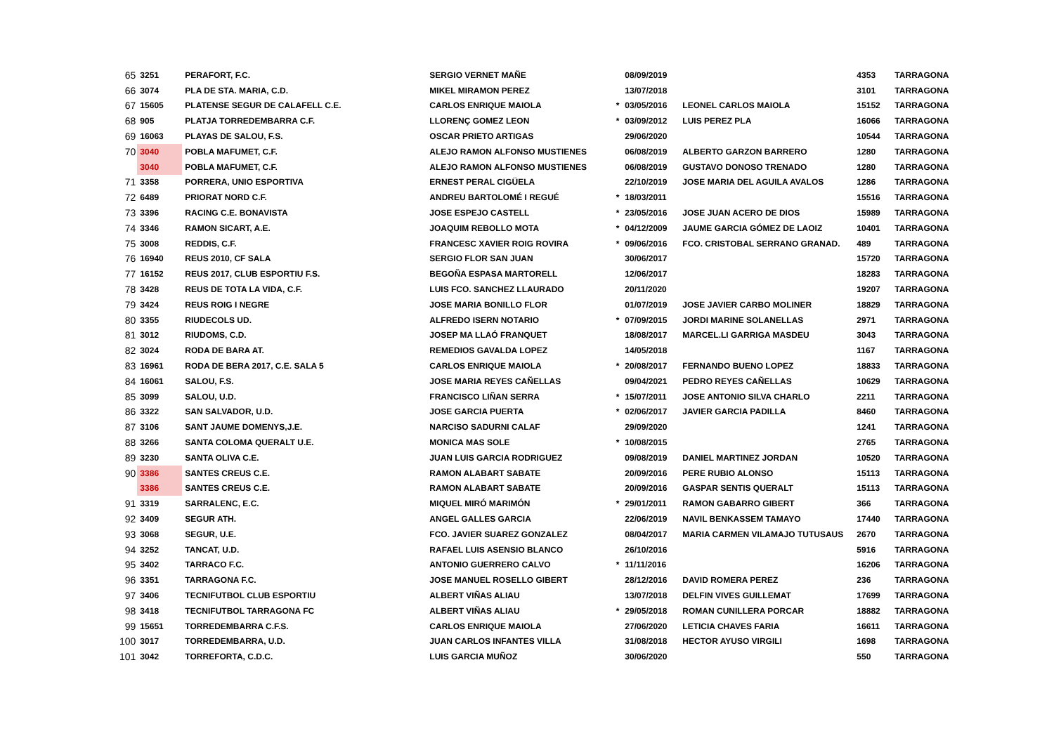| 65 | 3251 | PERAFORT, F.C. | SERGIO VERNET MAÑE | | 08/09/2019 | | 4353 | TARRAGONA |
| 66 | 3074 | PLA DE STA. MARIA, C.D. | MIKEL MIRAMON PEREZ | | 13/07/2018 | | 3101 | TARRAGONA |
| 67 | 15605 | PLATENSE SEGUR DE CALAFELL C.E. | CARLOS ENRIQUE MAIOLA | * | 03/05/2016 | LEONEL CARLOS MAIOLA | 15152 | TARRAGONA |
| 68 | 905 | PLATJA TORREDEMBARRA C.F. | LLORENÇ GOMEZ LEON | * | 03/09/2012 | LUIS PEREZ PLA | 16066 | TARRAGONA |
| 69 | 16063 | PLAYAS DE SALOU, F.S. | OSCAR PRIETO ARTIGAS | | 29/06/2020 | | 10544 | TARRAGONA |
| 70 | 3040 | POBLA MAFUMET, C.F. | ALEJO RAMON ALFONSO MUSTIENES | | 06/08/2019 | ALBERTO GARZON BARRERO | 1280 | TARRAGONA |
| | 3040 | POBLA MAFUMET, C.F. | ALEJO RAMON ALFONSO MUSTIENES | | 06/08/2019 | GUSTAVO DONOSO TRENADO | 1280 | TARRAGONA |
| 71 | 3358 | PORRERA, UNIO ESPORTIVA | ERNEST PERAL CIGÜELA | | 22/10/2019 | JOSE MARIA DEL AGUILA AVALOS | 1286 | TARRAGONA |
| 72 | 6489 | PRIORAT NORD C.F. | ANDREU BARTOLOMÉ I REGUÉ | * | 18/03/2011 | | 15516 | TARRAGONA |
| 73 | 3396 | RACING C.E. BONAVISTA | JOSE ESPEJO CASTELL | * | 23/05/2016 | JOSE JUAN ACERO DE DIOS | 15989 | TARRAGONA |
| 74 | 3346 | RAMON SICART, A.E. | JOAQUIM REBOLLO MOTA | * | 04/12/2009 | JAUME GARCIA GÓMEZ DE LAOIZ | 10401 | TARRAGONA |
| 75 | 3008 | REDDIS, C.F. | FRANCESC XAVIER ROIG ROVIRA | * | 09/06/2016 | FCO. CRISTOBAL SERRANO GRANAD. | 489 | TARRAGONA |
| 76 | 16940 | REUS 2010, CF SALA | SERGIO FLOR SAN JUAN | | 30/06/2017 | | 15720 | TARRAGONA |
| 77 | 16152 | REUS 2017, CLUB ESPORTIU F.S. | BEGOÑA ESPASA MARTORELL | | 12/06/2017 | | 18283 | TARRAGONA |
| 78 | 3428 | REUS DE TOTA LA VIDA, C.F. | LUIS FCO. SANCHEZ LLAURADO | | 20/11/2020 | | 19207 | TARRAGONA |
| 79 | 3424 | REUS ROIG I NEGRE | JOSE MARIA BONILLO FLOR | | 01/07/2019 | JOSE JAVIER CARBO MOLINER | 18829 | TARRAGONA |
| 80 | 3355 | RIUDECOLS UD. | ALFREDO ISERN NOTARIO | * | 07/09/2015 | JORDI MARINE SOLANELLAS | 2971 | TARRAGONA |
| 81 | 3012 | RIUDOMS, C.D. | JOSEP MA LLAÓ FRANQUET | | 18/08/2017 | MARCEL.LI GARRIGA MASDEU | 3043 | TARRAGONA |
| 82 | 3024 | RODA DE BARA AT. | REMEDIOS GAVALDA LOPEZ | | 14/05/2018 | | 1167 | TARRAGONA |
| 83 | 16961 | RODA DE BERA 2017, C.E. SALA 5 | CARLOS ENRIQUE MAIOLA | * | 20/08/2017 | FERNANDO BUENO LOPEZ | 18833 | TARRAGONA |
| 84 | 16061 | SALOU, F.S. | JOSE MARIA REYES CAÑELLAS | | 09/04/2021 | PEDRO REYES CAÑELLAS | 10629 | TARRAGONA |
| 85 | 3099 | SALOU, U.D. | FRANCISCO LIÑAN SERRA | * | 15/07/2011 | JOSE ANTONIO SILVA CHARLO | 2211 | TARRAGONA |
| 86 | 3322 | SAN SALVADOR, U.D. | JOSE GARCIA PUERTA | * | 02/06/2017 | JAVIER GARCIA PADILLA | 8460 | TARRAGONA |
| 87 | 3106 | SANT JAUME DOMENYS,J.E. | NARCISO SADURNI CALAF | | 29/09/2020 | | 1241 | TARRAGONA |
| 88 | 3266 | SANTA COLOMA QUERALT U.E. | MONICA MAS SOLE | * | 10/08/2015 | | 2765 | TARRAGONA |
| 89 | 3230 | SANTA OLIVA C.E. | JUAN LUIS GARCIA RODRIGUEZ | | 09/08/2019 | DANIEL MARTINEZ JORDAN | 10520 | TARRAGONA |
| 90 | 3386 | SANTES CREUS C.E. | RAMON ALABART SABATE | | 20/09/2016 | PERE RUBIO ALONSO | 15113 | TARRAGONA |
| | 3386 | SANTES CREUS C.E. | RAMON ALABART SABATE | | 20/09/2016 | GASPAR SENTIS QUERALT | 15113 | TARRAGONA |
| 91 | 3319 | SARRALENC, E.C. | MIQUEL MIRÓ MARIMÓN | * | 29/01/2011 | RAMON GABARRO GIBERT | 366 | TARRAGONA |
| 92 | 3409 | SEGUR ATH. | ANGEL GALLES GARCIA | | 22/06/2019 | NAVIL BENKASSEM TAMAYO | 17440 | TARRAGONA |
| 93 | 3068 | SEGUR, U.E. | FCO. JAVIER SUAREZ GONZALEZ | | 08/04/2017 | MARIA CARMEN VILAMAJO TUTUSAUS | 2670 | TARRAGONA |
| 94 | 3252 | TANCAT, U.D. | RAFAEL LUIS ASENSIO BLANCO | | 26/10/2016 | | 5916 | TARRAGONA |
| 95 | 3402 | TARRACO F.C. | ANTONIO GUERRERO CALVO | * | 11/11/2016 | | 16206 | TARRAGONA |
| 96 | 3351 | TARRAGONA F.C. | JOSE MANUEL ROSELLO GIBERT | | 28/12/2016 | DAVID ROMERA PEREZ | 236 | TARRAGONA |
| 97 | 3406 | TECNIFUTBOL CLUB ESPORTIU | ALBERT VIÑAS ALIAU | | 13/07/2018 | DELFIN VIVES GUILLEMAT | 17699 | TARRAGONA |
| 98 | 3418 | TECNIFUTBOL TARRAGONA FC | ALBERT VIÑAS ALIAU | * | 29/05/2018 | ROMAN CUNILLERA PORCAR | 18882 | TARRAGONA |
| 99 | 15651 | TORREDEMBARRA C.F.S. | CARLOS ENRIQUE MAIOLA | | 27/06/2020 | LETICIA CHAVES FARIA | 16611 | TARRAGONA |
| 100 | 3017 | TORREDEMBARRA, U.D. | JUAN CARLOS INFANTES VILLA | | 31/08/2018 | HECTOR AYUSO VIRGILI | 1698 | TARRAGONA |
| 101 | 3042 | TORREFORTA, C.D.C. | LUIS GARCIA MUÑOZ | | 30/06/2020 | | 550 | TARRAGONA |